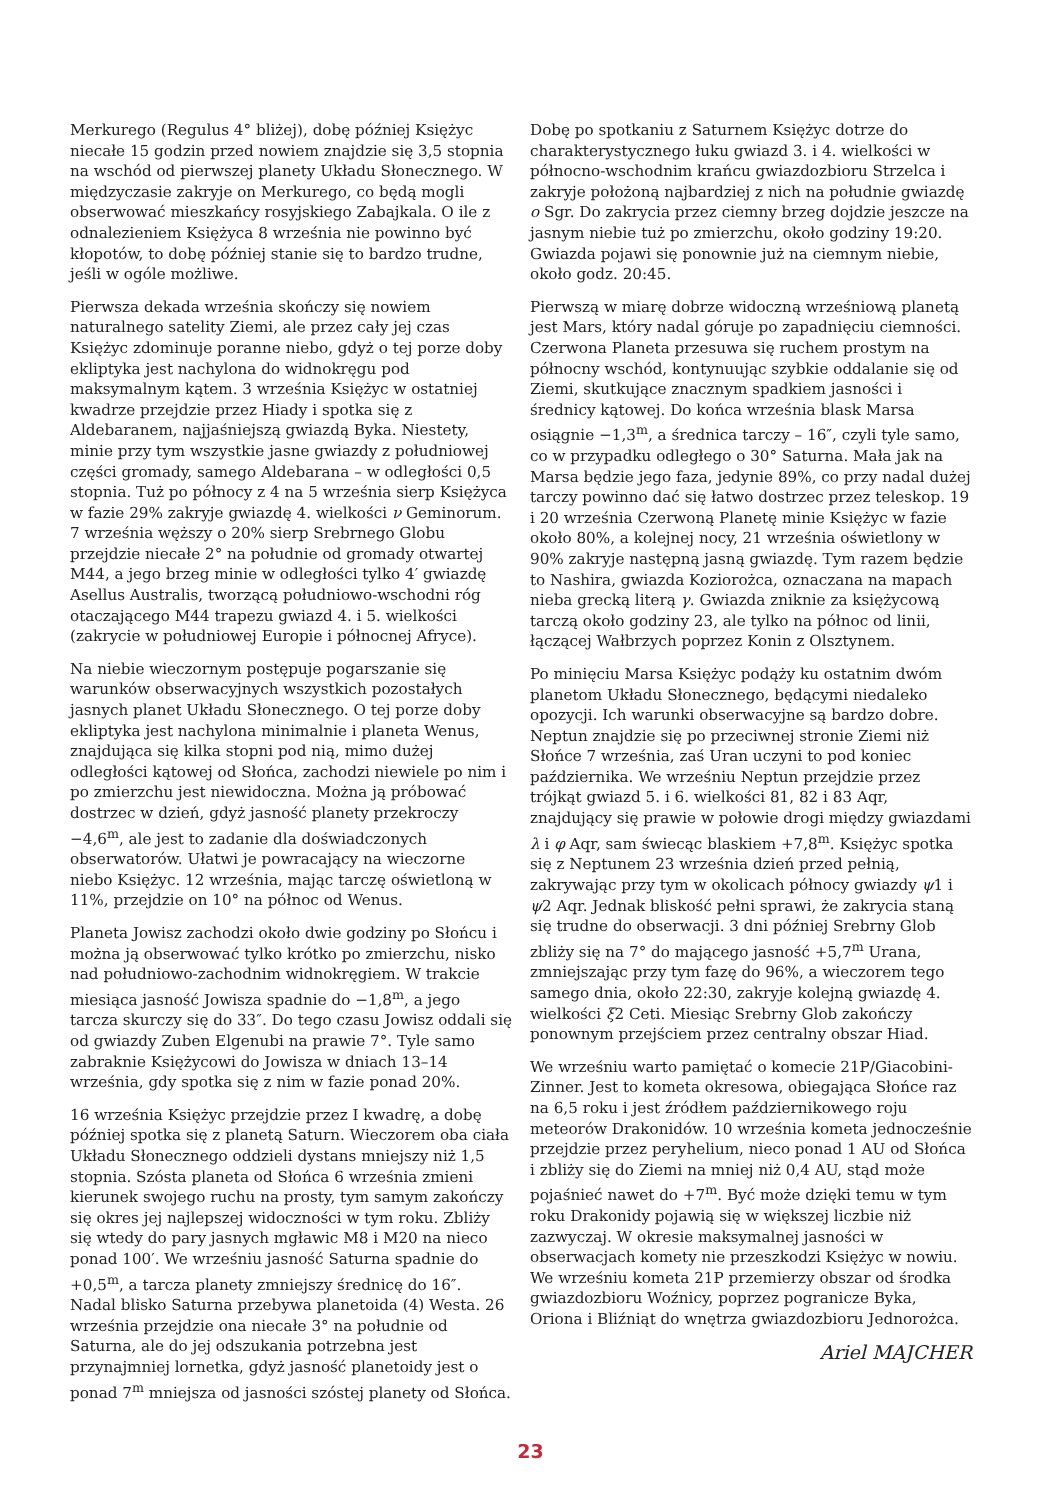Merkurego (Regulus 4° bliżej), dobę później Księżyc niecałe 15 godzin przed nowiem znajdzie się 3,5 stopnia na wschód od pierwszej planety Układu Słonecznego. W międzyczasie zakryje on Merkurego, co będą mogli obserwować mieszkańcy rosyjskiego Zabajkala. O ile z odnalezieniem Księżyca 8 września nie powinno być kłopotów, to dobę później stanie się to bardzo trudne, jeśli w ogóle możliwe.
Pierwsza dekada września skończy się nowiem naturalnego satelity Ziemi, ale przez cały jej czas Księżyc zdominuje poranne niebo, gdyż o tej porze doby ekliptyka jest nachylona do widnokręgu pod maksymalnym kątem. 3 września Księżyc w ostatniej kwadrze przejdzie przez Hiady i spotka się z Aldebaranem, najjaśniejszą gwiazdą Byka. Niestety, minie przy tym wszystkie jasne gwiazdy z południowej części gromady, samego Aldebarana – w odległości 0,5 stopnia. Tuż po północy z 4 na 5 września sierp Księżyca w fazie 29% zakryje gwiazdę 4. wielkości ν Geminorum. 7 września węższy o 20% sierp Srebrnego Globu przejdzie niecałe 2° na południe od gromady otwartej M44, a jego brzeg minie w odległości tylko 4′ gwiazdę Asellus Australis, tworzącą południowo-wschodni róg otaczającego M44 trapezu gwiazd 4. i 5. wielkości (zakrycie w południowej Europie i północnej Afryce).
Na niebie wieczornym postępuje pogarszanie się warunków obserwacyjnych wszystkich pozostałych jasnych planet Układu Słonecznego. O tej porze doby ekliptyka jest nachylona minimalnie i planeta Wenus, znajdująca się kilka stopni pod nią, mimo dużej odległości kątowej od Słońca, zachodzi niewiele po nim i po zmierzchu jest niewidoczna. Można ją próbować dostrzec w dzień, gdyż jasność planety przekroczy −4,6<sup>m</sup>, ale jest to zadanie dla doświadczonych obserwatorów. Ułatwi je powracający na wieczorne niebo Księżyc. 12 września, mając tarczę oświetloną w 11%, przejdzie on 10° na północ od Wenus.
Planeta Jowisz zachodzi około dwie godziny po Słońcu i można ją obserwować tylko krótko po zmierzchu, nisko nad południowo-zachodnim widnokręgiem. W trakcie miesiąca jasność Jowisza spadnie do −1,8<sup>m</sup>, a jego tarcza skurczy się do 33″. Do tego czasu Jowisz oddali się od gwiazdy Zuben Elgenubi na prawie 7°. Tyle samo zabraknie Księżycowi do Jowisza w dniach 13–14 września, gdy spotka się z nim w fazie ponad 20%.
16 września Księżyc przejdzie przez I kwadrę, a dobę później spotka się z planetą Saturn. Wieczorem oba ciała Układu Słonecznego oddzieli dystans mniejszy niż 1,5 stopnia. Szósta planeta od Słońca 6 września zmieni kierunek swojego ruchu na prosty, tym samym zakończy się okres jej najlepszej widoczności w tym roku. Zbliży się wtedy do pary jasnych mgławic M8 i M20 na nieco ponad 100′. We wrześniu jasność Saturna spadnie do +0,5<sup>m</sup>, a tarcza planety zmniejszy średnicę do 16″. Nadal blisko Saturna przebywa planetoida (4) Westa. 26 września przejdzie ona niecałe 3° na południe od Saturna, ale do jej odszukania potrzebna jest przynajmniej lornetka, gdyż jasność planetoidy jest o ponad 7<sup>m</sup> mniejsza od jasności szóstej planety od Słońca.
Dobę po spotkaniu z Saturnem Księżyc dotrze do charakterystycznego łuku gwiazd 3. i 4. wielkości w północno-wschodnim krańcu gwiazdozbioru Strzelca i zakryje położoną najbardziej z nich na południe gwiazdę o Sgr. Do zakrycia przez ciemny brzeg dojdzie jeszcze na jasnym niebie tuż po zmierzchu, około godziny 19:20. Gwiazda pojawi się ponownie już na ciemnym niebie, około godz. 20:45.
Pierwszą w miarę dobrze widoczną wrześniową planetą jest Mars, który nadal góruje po zapadnięciu ciemności. Czerwona Planeta przesuwa się ruchem prostym na północny wschód, kontynuując szybkie oddalanie się od Ziemi, skutkujące znacznym spadkiem jasności i średnicy kątowej. Do końca września blask Marsa osiągnie −1,3<sup>m</sup>, a średnica tarczy – 16″, czyli tyle samo, co w przypadku odległego o 30° Saturna. Mała jak na Marsa będzie jego faza, jedynie 89%, co przy nadal dużej tarczy powinno dać się łatwo dostrzec przez teleskop. 19 i 20 września Czerwoną Planetę minie Księżyc w fazie około 80%, a kolejnej nocy, 21 września oświetlony w 90% zakryje następną jasną gwiazdę. Tym razem będzie to Nashira, gwiazda Koziorożca, oznaczana na mapach nieba grecką literą γ. Gwiazda zniknie za księżycową tarczą około godziny 23, ale tylko na północ od linii, łączącej Wałbrzych poprzez Konin z Olsztynem.
Po minięciu Marsa Księżyc podąży ku ostatnim dwóm planetom Układu Słonecznego, będącymi niedaleko opozycji. Ich warunki obserwacyjne są bardzo dobre. Neptun znajdzie się po przeciwnej stronie Ziemi niż Słońce 7 września, zaś Uran uczyni to pod koniec października. We wrześniu Neptun przejdzie przez trójkąt gwiazd 5. i 6. wielkości 81, 82 i 83 Aqr, znajdujący się prawie w połowie drogi między gwiazdami λ i φ Aqr, sam świecąc blaskiem +7,8<sup>m</sup>. Księżyc spotka się z Neptunem 23 września dzień przed pełnią, zakrywając przy tym w okolicach północy gwiazdy ψ1 i ψ2 Aqr. Jednak bliskość pełni sprawi, że zakrycia staną się trudne do obserwacji. 3 dni później Srebrny Glob zbliży się na 7° do mającego jasność +5,7<sup>m</sup> Urana, zmniejszając przy tym fazę do 96%, a wieczorem tego samego dnia, około 22:30, zakryje kolejną gwiazdę 4. wielkości ξ2 Ceti. Miesiąc Srebrny Glob zakończy ponownym przejściem przez centralny obszar Hiad.
We wrześniu warto pamiętać o komecie 21P/Giacobini-Zinner. Jest to kometa okresowa, obiegająca Słońce raz na 6,5 roku i jest źródłem październikowego roju meteorów Drakonidów. 10 września kometa jednocześnie przejdzie przez peryhelium, nieco ponad 1 AU od Słońca i zbliży się do Ziemi na mniej niż 0,4 AU, stąd może pojaśnieć nawet do +7<sup>m</sup>. Być może dzięki temu w tym roku Drakonidy pojawią się w większej liczbie niż zazwyczaj. W okresie maksymalnej jasności w obserwacjach komety nie przeszkodzi Księżyc w nowiu. We wrześniu kometa 21P przemierzy obszar od środka gwiazdozbioru Woźnicy, poprzez pogranicze Byka, Oriona i Bliźniąt do wnętrza gwiazdozbioru Jednorożca.
Ariel MAJCHER
23